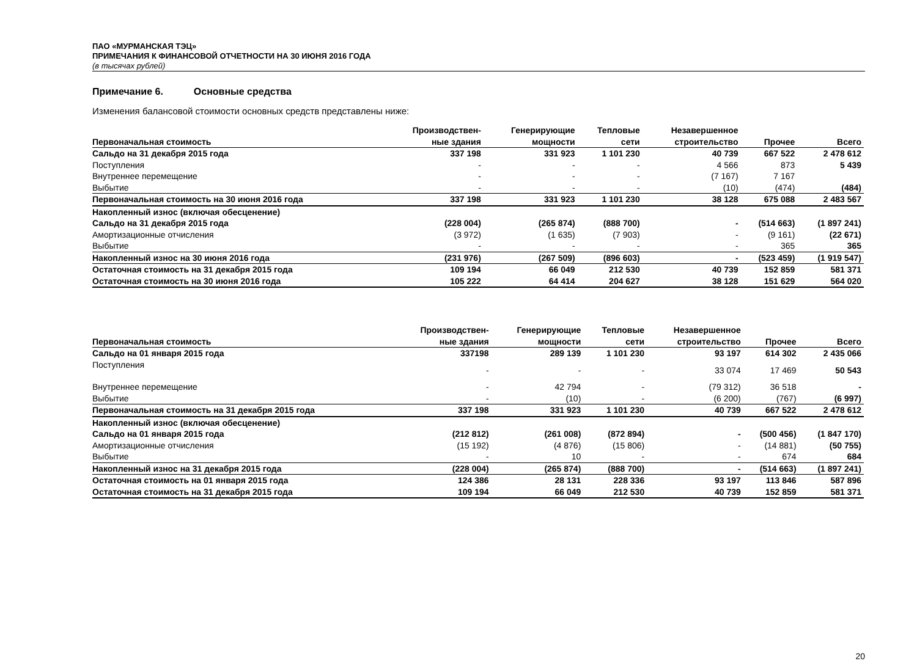ПАО «МУРМАНСКАЯ ТЭЦ»
ПРИМЕЧАНИЯ К ФИНАНСОВОЙ ОТЧЕТНОСТИ НА 30 ИЮНЯ 2016 ГОДА
(в тысячах рублей)
Примечание 6. Основные средства
Изменения балансовой стоимости основных средств представлены ниже:
| Первоначальная стоимость | Производствен- ные здания | Генерирующие мощности | Тепловые сети | Незавершенное строительство | Прочее | Всего |
| --- | --- | --- | --- | --- | --- | --- |
| Сальдо на 31 декабря 2015 года | 337 198 | 331 923 | 1 101 230 | 40 739 | 667 522 | 2 478 612 |
| Поступления | - | - | - | 4 566 | 873 | 5 439 |
| Внутреннее перемещение | - | - | - | (7 167) | 7 167 | |
| Выбытие | - | - | - | (10) | (474) | (484) |
| Первоначальная стоимость на 30 июня 2016 года | 337 198 | 331 923 | 1 101 230 | 38 128 | 675 088 | 2 483 567 |
| Накопленный износ (включая обесценение) | | | | | | |
| Сальдо на 31 декабря 2015 года | (228 004) | (265 874) | (888 700) | - | (514 663) | (1 897 241) |
| Амортизационные отчисления | (3 972) | (1 635) | (7 903) | - | (9 161) | (22 671) |
| Выбытие | - | - | - | - | 365 | 365 |
| Накопленный износ на 30 июня 2016 года | (231 976) | (267 509) | (896 603) | - | (523 459) | (1 919 547) |
| Остаточная стоимость на 31 декабря 2015 года | 109 194 | 66 049 | 212 530 | 40 739 | 152 859 | 581 371 |
| Остаточная стоимость на 30 июня 2016 года | 105 222 | 64 414 | 204 627 | 38 128 | 151 629 | 564 020 |
| Первоначальная стоимость | Производствен- ные здания | Генерирующие мощности | Тепловые сети | Незавершенное строительство | Прочее | Всего |
| --- | --- | --- | --- | --- | --- | --- |
| Сальдо на 01 января 2015 года | 337198 | 289 139 | 1 101 230 | 93 197 | 614 302 | 2 435 066 |
| Поступления | - | - | - | 33 074 | 17 469 | 50 543 |
| Внутреннее перемещение | - | 42 794 | - | (79 312) | 36 518 | - |
| Выбытие | - | (10) | - | (6 200) | (767) | (6 997) |
| Первоначальная стоимость на 31 декабря 2015 года | 337 198 | 331 923 | 1 101 230 | 40 739 | 667 522 | 2 478 612 |
| Накопленный износ (включая обесценение) | | | | | | |
| Сальдо на 01 января 2015 года | (212 812) | (261 008) | (872 894) | - | (500 456) | (1 847 170) |
| Амортизационные отчисления | (15 192) | (4 876) | (15 806) | - | (14 881) | (50 755) |
| Выбытие | - | 10 | - | - | 674 | 684 |
| Накопленный износ на 31 декабря 2015 года | (228 004) | (265 874) | (888 700) | - | (514 663) | (1 897 241) |
| Остаточная стоимость на 01 января 2015 года | 124 386 | 28 131 | 228 336 | 93 197 | 113 846 | 587 896 |
| Остаточная стоимость на 31 декабря 2015 года | 109 194 | 66 049 | 212 530 | 40 739 | 152 859 | 581 371 |
20